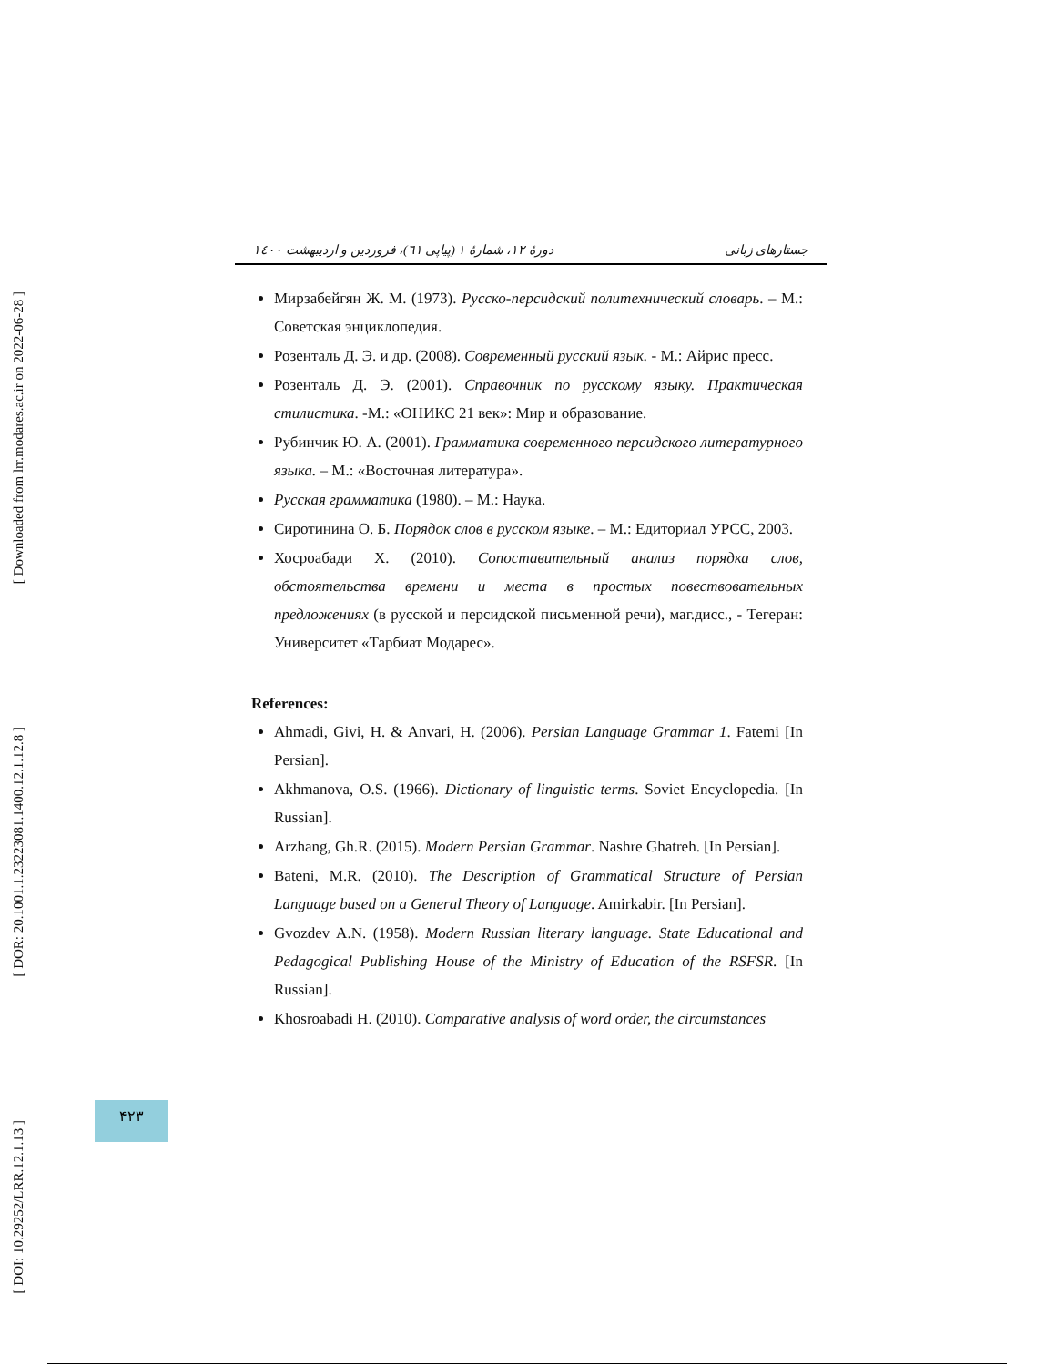[ Downloaded from lrr.modares.ac.ir on 2022-06-28 ]
[ DOR: 20.1001.1.23223081.1400.12.1.12.8 ]
[ DOI: 10.29252/LRR.12.1.13 ]
دورهٔ ۱۲، شمارهٔ ۱ (پیاپی ٦١)، فروردین و اردیبهشت ۱٤۰۰ جستارهای زبانی
Мирзабейгян Ж. М. (1973). Русско-персидский политехнический словарь. – М.: Советская энциклопедия.
Розенталь Д. Э. и др. (2008). Современный русский язык. - М.: Айрис пресс.
Розенталь Д. Э. (2001). Справочник по русскому языку. Практическая стилистика. -М.: «ОНИКС 21 век»: Мир и образование.
Рубинчик Ю. А. (2001). Грамматика современного персидского литературного языка. – М.: «Восточная литература».
Русская грамматика (1980). – М.: Наука.
Сиротинина О. Б. Порядок слов в русском языке. – М.: Едиториал УРСС, 2003.
Хосроабади Х. (2010). Сопоставительный анализ порядка слов, обстоятельства времени и места в простых повествовательных предложениях (в русской и персидской письменной речи), маг.дисс., - Тегеран: Университет «Тарбиат Модарес».
References:
Ahmadi, Givi, H. & Anvari, H. (2006). Persian Language Grammar 1. Fatemi [In Persian].
Akhmanova, O.S. (1966). Dictionary of linguistic terms. Soviet Encyclopedia. [In Russian].
Arzhang, Gh.R. (2015). Modern Persian Grammar. Nashre Ghatreh. [In Persian].
Bateni, M.R. (2010). The Description of Grammatical Structure of Persian Language based on a General Theory of Language. Amirkabir. [In Persian].
Gvozdev A.N. (1958). Modern Russian literary language. State Educational and Pedagogical Publishing House of the Ministry of Education of the RSFSR. [In Russian].
Khosroabadi H. (2010). Comparative analysis of word order, the circumstances
۴۲۳